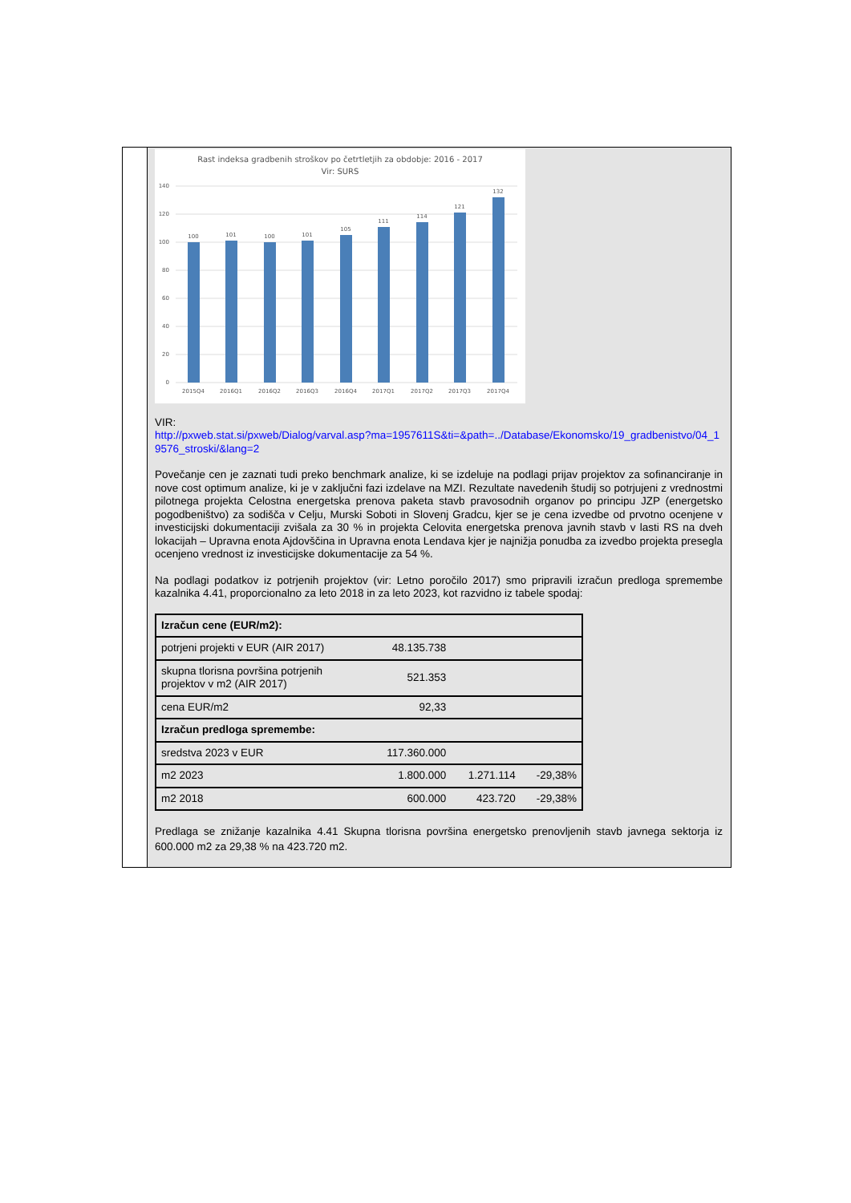Rast indeksa gradbenih stroškov po četrtletjih za obdobje: 2016 - 2017
Vir: SURS
140
120
100
80
60
40
20
0
100
101
100
101
105
111
114
121
132
2015Q4
2016Q1
2016Q2
2016Q3
2016Q4
2017Q1
2017Q2
2017Q3
2017Q4
VIR:
http://pxweb.stat.si/pxweb/Dialog/varval.asp?ma=1957611S&ti=&path=../Database/Ekonomsko/19_gradbenistvo/04_19576_stroski/&lang=2
Povečanje cen je zaznati tudi preko benchmark analize, ki se izdeluje na podlagi prijav projektov za sofinanciranje in nove cost optimum analize, ki je v zaključni fazi izdelave na MZI. Rezultate navedenih študij so potrjujeni z vrednostmi pilotnega projekta Celostna energetska prenova paketa stavb pravosodnih organov po principu JZP (energetsko pogodbeništvo) za sodišča v Celju, Murski Soboti in Slovenj Gradcu, kjer se je cena izvedbe od prvotno ocenjene v investicijski dokumentaciji zvišala za 30 % in projekta Celovita energetska prenova javnih stavb v lasti RS na dveh lokacijah – Upravna enota Ajdovščina in Upravna enota Lendava kjer je najnižja ponudba za izvedbo projekta presegla ocenjeno vrednost iz investicijske dokumentacije za 54 %.
Na podlagi podatkov iz potrjenih projektov (vir: Letno poročilo 2017) smo pripravili izračun predloga spremembe kazalnika 4.41, proporcionalno za leto 2018 in za leto 2023, kot razvidno iz tabele spodaj:
| Izračun cene (EUR/m2): | | | |
| potrjeni projekti v EUR (AIR 2017) | 48.135.738 | | |
| skupna tlorisna površina potrjenih projektov v m2 (AIR 2017) | 521.353 | | |
| cena EUR/m2 | 92,33 | | |
| Izračun predloga spremembe: | | | |
| sredstva 2023 v EUR | 117.360.000 | | |
| m2 2023 | 1.800.000 | 1.271.114 | -29,38% |
| m2 2018 | 600.000 | 423.720 | -29,38% |
Predlaga se znižanje kazalnika 4.41 Skupna tlorisna površina energetsko prenovljenih stavb javnega sektorja iz 600.000 m2 za 29,38 % na 423.720 m2.